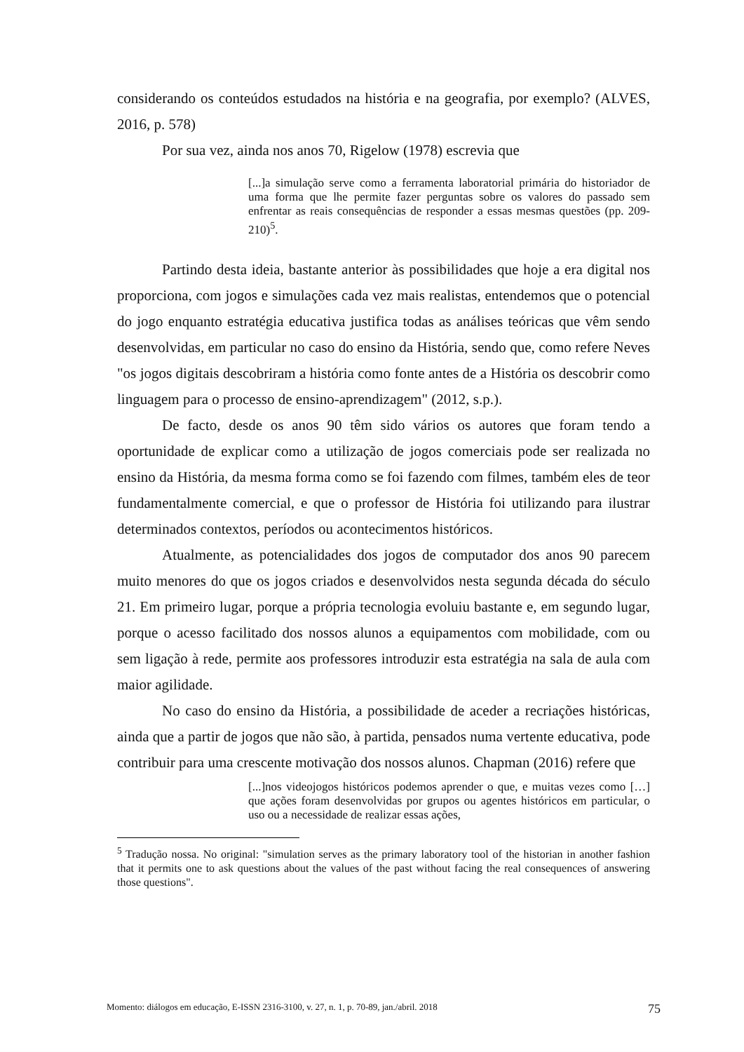considerando os conteúdos estudados na história e na geografia, por exemplo? (ALVES, 2016, p. 578)
Por sua vez, ainda nos anos 70, Rigelow (1978) escrevia que
[...]a simulação serve como a ferramenta laboratorial primária do historiador de uma forma que lhe permite fazer perguntas sobre os valores do passado sem enfrentar as reais consequências de responder a essas mesmas questões (pp. 209-210)<sup>5</sup>.
Partindo desta ideia, bastante anterior às possibilidades que hoje a era digital nos proporciona, com jogos e simulações cada vez mais realistas, entendemos que o potencial do jogo enquanto estratégia educativa justifica todas as análises teóricas que vêm sendo desenvolvidas, em particular no caso do ensino da História, sendo que, como refere Neves "os jogos digitais descobriram a história como fonte antes de a História os descobrir como linguagem para o processo de ensino-aprendizagem" (2012, s.p.).
De facto, desde os anos 90 têm sido vários os autores que foram tendo a oportunidade de explicar como a utilização de jogos comerciais pode ser realizada no ensino da História, da mesma forma como se foi fazendo com filmes, também eles de teor fundamentalmente comercial, e que o professor de História foi utilizando para ilustrar determinados contextos, períodos ou acontecimentos históricos.
Atualmente, as potencialidades dos jogos de computador dos anos 90 parecem muito menores do que os jogos criados e desenvolvidos nesta segunda década do século 21. Em primeiro lugar, porque a própria tecnologia evoluiu bastante e, em segundo lugar, porque o acesso facilitado dos nossos alunos a equipamentos com mobilidade, com ou sem ligação à rede, permite aos professores introduzir esta estratégia na sala de aula com maior agilidade.
No caso do ensino da História, a possibilidade de aceder a recriações históricas, ainda que a partir de jogos que não são, à partida, pensados numa vertente educativa, pode contribuir para uma crescente motivação dos nossos alunos. Chapman (2016) refere que
[...]nos videojogos históricos podemos aprender o que, e muitas vezes como […] que ações foram desenvolvidas por grupos ou agentes históricos em particular, o uso ou a necessidade de realizar essas ações,
<sup>5</sup> Tradução nossa. No original: "simulation serves as the primary laboratory tool of the historian in another fashion that it permits one to ask questions about the values of the past without facing the real consequences of answering those questions".
Momento: diálogos em educação, E-ISSN 2316-3100, v. 27, n. 1, p. 70-89, jan./abril. 2018 75